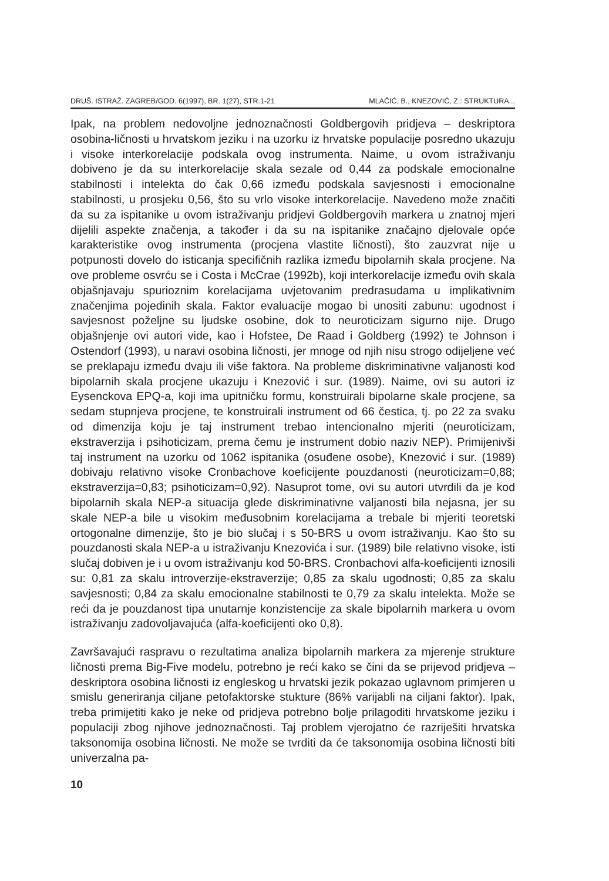DRUŠ. ISTRAŽ. ZAGREB/GOD. 6(1997), BR. 1(27), STR.1-21 MLAČIĆ, B., KNEZOVIĆ, Z.: STRUKTURA...
Ipak, na problem nedovoljne jednoznačnosti Goldbergovih pridjeva – deskriptora osobina-ličnosti u hrvatskom jeziku i na uzorku iz hrvatske populacije posredno ukazuju i visoke interkorelacije podskala ovog instrumenta. Naime, u ovom istraživanju dobiveno je da su interkorelacije skala sezale od 0,44 za podskale emocionalne stabilnosti i intelekta do čak 0,66 između podskala savjesnosti i emocionalne stabilnosti, u prosjeku 0,56, što su vrlo visoke interkorelacije. Navedeno može značiti da su za ispitanike u ovom istraživanju pridjevi Goldbergovih markera u znatnoj mjeri dijelili aspekte značenja, a također i da su na ispitanike značajno djelovale opće karakteristike ovog instrumenta (procjena vlastite ličnosti), što zauzvrat nije u potpunosti dovelo do isticanja specifičnih razlika između bipolarnih skala procjene. Na ove probleme osvrću se i Costa i McCrae (1992b), koji interkorelacije između ovih skala objašnjavaju spurioznim korelacijama uvjetovanim predrasudama u implikativnim značenjima pojedinih skala. Faktor evaluacije mogao bi unositi zabunu: ugodnost i savjesnost poželjne su ljudske osobine, dok to neuroticizam sigurno nije. Drugo objašnjenje ovi autori vide, kao i Hofstee, De Raad i Goldberg (1992) te Johnson i Ostendorf (1993), u naravi osobina ličnosti, jer mnoge od njih nisu strogo odijeljene već se preklapaju između dvaju ili više faktora. Na probleme diskriminativne valjanosti kod bipolarnih skala procjene ukazuju i Knezović i sur. (1989). Naime, ovi su autori iz Eysenckova EPQ-a, koji ima upitničku formu, konstruirali bipolarne skale procjene, sa sedam stupnjeva procjene, te konstruirali instrument od 66 čestica, tj. po 22 za svaku od dimenzija koju je taj instrument trebao intencionalno mjeriti (neuroticizam, ekstraverzija i psihoticizam, prema čemu je instrument dobio naziv NEP). Primijenivši taj instrument na uzorku od 1062 ispitanika (osuđene osobe), Knezović i sur. (1989) dobivaju relativno visoke Cronbachove koeficijente pouzdanosti (neuroticizam=0,88; ekstraverzija=0,83; psihoticizam=0,92). Nasuprot tome, ovi su autori utvrdili da je kod bipolarnih skala NEP-a situacija glede diskriminativne valjanosti bila nejasna, jer su skale NEP-a bile u visokim međusobnim korelacijama a trebale bi mjeriti teoretski ortogonalne dimenzije, što je bio slučaj i s 50-BRS u ovom istraživanju. Kao što su pouzdanosti skala NEP-a u istraživanju Knezovića i sur. (1989) bile relativno visoke, isti slučaj dobiven je i u ovom istraživanju kod 50-BRS. Cronbachovi alfa-koeficijenti iznosili su: 0,81 za skalu introverzije-ekstraverzije; 0,85 za skalu ugodnosti; 0,85 za skalu savjesnosti; 0,84 za skalu emocionalne stabilnosti te 0,79 za skalu intelekta. Može se reći da je pouzdanost tipa unutarnje konzistencije za skale bipolarnih markera u ovom istraživanju zadovoljavajuća (alfa-koeficijenti oko 0,8).
Završavajući raspravu o rezultatima analiza bipolarnih markera za mjerenje strukture ličnosti prema Big-Five modelu, potrebno je reći kako se čini da se prijevod pridjeva – deskriptora osobina ličnosti iz engleskog u hrvatski jezik pokazao uglavnom primjeren u smislu generiranja ciljane petofaktorske stukture (86% varijabli na ciljani faktor). Ipak, treba primijetiti kako je neke od pridjeva potrebno bolje prilagoditi hrvatskome jeziku i populaciji zbog njihove jednoznačnosti. Taj problem vjerojatno će razriješiti hrvatska taksonomija osobina ličnosti. Ne može se tvrditi da će taksonomija osobina ličnosti biti univerzalna pa-
10